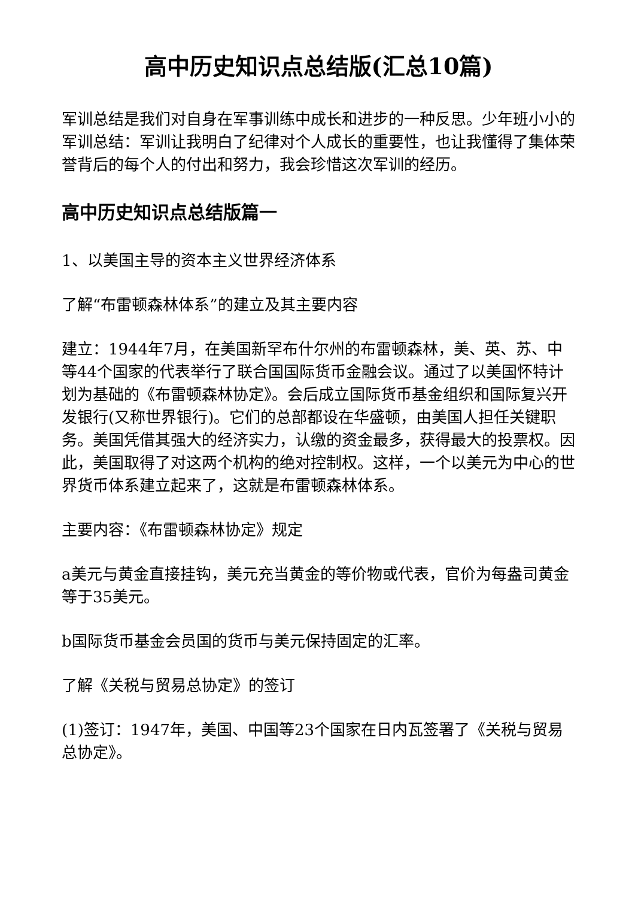高中历史知识点总结版(汇总10篇)
军训总结是我们对自身在军事训练中成长和进步的一种反思。少年班小小的军训总结：军训让我明白了纪律对个人成长的重要性，也让我懂得了集体荣誉背后的每个人的付出和努力，我会珍惜这次军训的经历。
高中历史知识点总结版篇一
1、以美国主导的资本主义世界经济体系
了解“布雷顿森林体系”的建立及其主要内容
建立：1944年7月，在美国新罕布什尔州的布雷顿森林，美、英、苏、中等44个国家的代表举行了联合国国际货币金融会议。通过了以美国怀特计划为基础的《布雷顿森林协定》。会后成立国际货币基金组织和国际复兴开发银行(又称世界银行)。它们的总部都设在华盛顿，由美国人担任关键职务。美国凭借其强大的经济实力，认缴的资金最多，获得最大的投票权。因此，美国取得了对这两个机构的绝对控制权。这样，一个以美元为中心的世界货币体系建立起来了，这就是布雷顿森林体系。
主要内容：《布雷顿森林协定》规定
a美元与黄金直接挂钩，美元充当黄金的等价物或代表，官价为每盎司黄金等于35美元。
b国际货币基金会员国的货币与美元保持固定的汇率。
了解《关税与贸易总协定》的签订
(1)签订：1947年，美国、中国等23个国家在日内瓦签署了《关税与贸易总协定》。